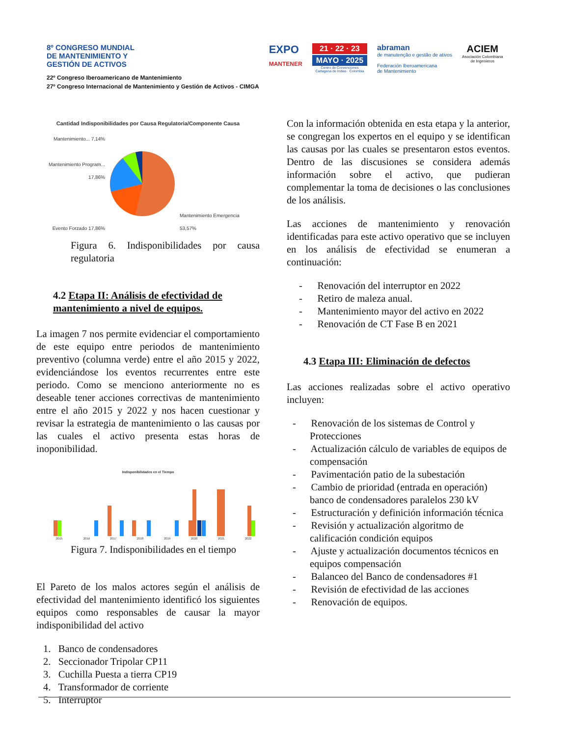8º CONGRESO MUNDIAL
DE MANTENIMIENTO Y
GESTIÓN DE ACTIVOS
22º Congreso Iberoamericano de Mantenimiento
27º Congreso Internacional de Mantenimiento y Gestión de Activos - CIMGA
EXPO
MANTENER
21 · 22 · 23
MAYO · 2025
Centro de Convenciones
Cartagena de Indias · Colombia
abraman
de manutenção e gestão de ativos
Federación Iberoamericana
de Mantenimiento
ACIEM
Asociación Colombiana
de Ingenieros
Cantidad Indisponibilidades por Causa Regulatoria/Componente Causa
Mantenimiento... 7,14%
Mantenimiento Program... 17,86%
Evento Forzado 17,86%
Mantenimiento Emergencia
53,57%
Figura 6. Indisponibilidades por causa regulatoria
4.2 Etapa II: Análisis de efectividad de mantenimiento a nivel de equipos.
La imagen 7 nos permite evidenciar el comportamiento de este equipo entre periodos de mantenimiento preventivo (columna verde) entre el año 2015 y 2022, evidenciándose los eventos recurrentes entre este periodo. Como se menciono anteriormente no es deseable tener acciones correctivas de mantenimiento entre el año 2015 y 2022 y nos hacen cuestionar y revisar la estrategia de mantenimiento o las causas por las cuales el activo presenta estas horas de inoponibilidad.
Indisponibilidades en el Tiempo
2015
2016
2017
2018
2019
2020
2021
2022
Figura 7. Indisponibilidades en el tiempo
El Pareto de los malos actores según el análisis de efectividad del mantenimiento identificó los siguientes equipos como responsables de causar la mayor indisponibilidad del activo
1. Banco de condensadores
2. Seccionador Tripolar CP11
3. Cuchilla Puesta a tierra CP19
4. Transformador de corriente
5. Interruptor
Con la información obtenida en esta etapa y la anterior, se congregan los expertos en el equipo y se identifican las causas por las cuales se presentaron estos eventos. Dentro de las discusiones se considera además información sobre el activo, que pudieran complementar la toma de decisiones o las conclusiones de los análisis.
Las acciones de mantenimiento y renovación identificadas para este activo operativo que se incluyen en los análisis de efectividad se enumeran a continuación:
- Renovación del interruptor en 2022
- Retiro de maleza anual.
- Mantenimiento mayor del activo en 2022
- Renovación de CT Fase B en 2021
4.3 Etapa III: Eliminación de defectos
Las acciones realizadas sobre el activo operativo incluyen:
- Renovación de los sistemas de Control y Protecciones
- Actualización cálculo de variables de equipos de compensación
- Pavimentación patio de la subestación
- Cambio de prioridad (entrada en operación) banco de condensadores paralelos 230 kV
- Estructuración y definición información técnica
- Revisión y actualización algoritmo de calificación condición equipos
- Ajuste y actualización documentos técnicos en equipos compensación
- Balanceo del Banco de condensadores #1
- Revisión de efectividad de las acciones
- Renovación de equipos.